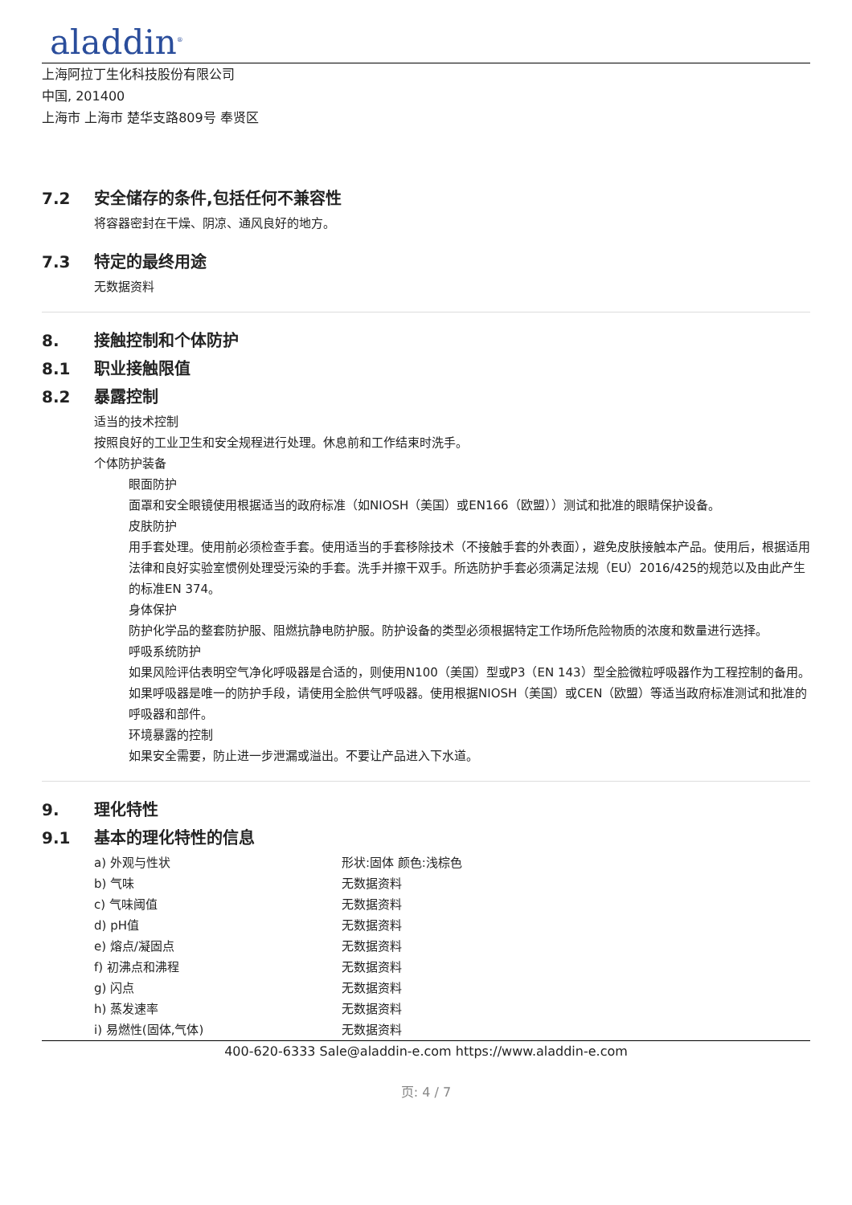aladdin<sup>®</sup>
上海阿拉丁生化科技股份有限公司
中国, 201400
上海市 上海市 楚华支路809号 奉贤区
7.2 安全储存的条件,包括任何不兼容性
将容器密封在干燥、阴凉、通风良好的地方。
7.3 特定的最终用途
无数据资料
8. 接触控制和个体防护
8.1 职业接触限值
8.2 暴露控制
适当的技术控制
按照良好的工业卫生和安全规程进行处理。休息前和工作结束时洗手。
个体防护装备
眼面防护
面罩和安全眼镜使用根据适当的政府标准（如NIOSH（美国）或EN166（欧盟））测试和批准的眼睛保护设备。
皮肤防护
用手套处理。使用前必须检查手套。使用适当的手套移除技术（不接触手套的外表面），避免皮肤接触本产品。使用后，根据适用法律和良好实验室惯例处理受污染的手套。洗手并擦干双手。所选防护手套必须满足法规（EU）2016/425的规范以及由此产生的标准EN 374。
身体保护
防护化学品的整套防护服、阻燃抗静电防护服。防护设备的类型必须根据特定工作场所危险物质的浓度和数量进行选择。
呼吸系统防护
如果风险评估表明空气净化呼吸器是合适的，则使用N100（美国）型或P3（EN 143）型全脸微粒呼吸器作为工程控制的备用。如果呼吸器是唯一的防护手段，请使用全脸供气呼吸器。使用根据NIOSH（美国）或CEN（欧盟）等适当政府标准测试和批准的呼吸器和部件。
环境暴露的控制
如果安全需要，防止进一步泄漏或溢出。不要让产品进入下水道。
9. 理化特性
9.1 基本的理化特性的信息
| a) 外观与性状 | 形状:固体 颜色:浅棕色 |
| b) 气味 | 无数据资料 |
| c) 气味阈值 | 无数据资料 |
| d) pH值 | 无数据资料 |
| e) 熔点/凝固点 | 无数据资料 |
| f) 初沸点和沸程 | 无数据资料 |
| g) 闪点 | 无数据资料 |
| h) 蒸发速率 | 无数据资料 |
| i) 易燃性(固体,气体) | 无数据资料 |
400-620-6333 Sale@aladdin-e.com https://www.aladdin-e.com
页: 4 / 7